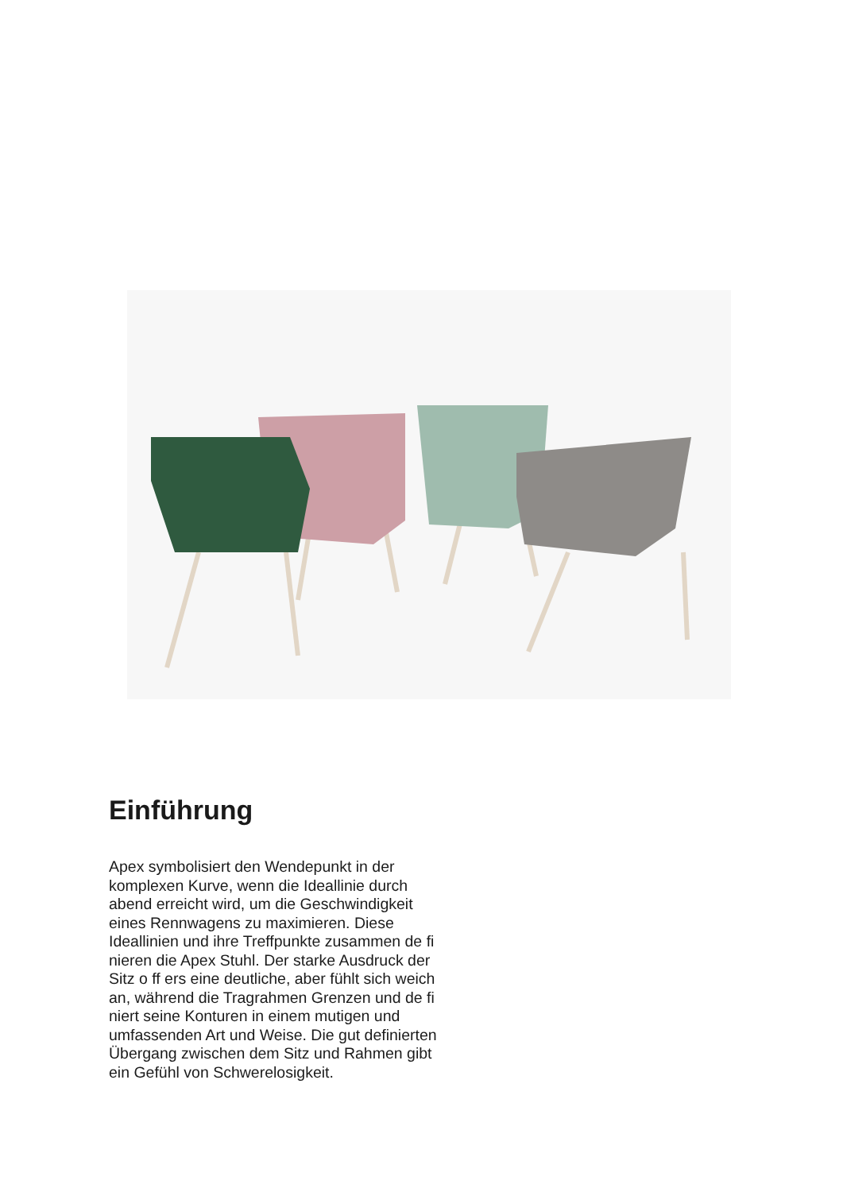Einführung
Apex symbolisiert den Wendepunkt in der komplexen Kurve, wenn die Ideal­linie durch abend erreicht wird, um die Geschwindigkeit eines Rennwagens zu maximieren. Diese Ideallinien und ihre Treffpunkte zusammen de fi nieren die Apex Stuhl. Der starke Ausdruck der Sitz o ff ers eine deutliche, aber fühlt sich we­ich an, während die Tragrahmen Grenzen und de fi niert seine Konturen in einem mutigen und umfassenden Art und Weise. Die gut definierten Übergang zwischen dem Sitz und Rahmen gibt ein Gefühl von Schwerelosigkeit.